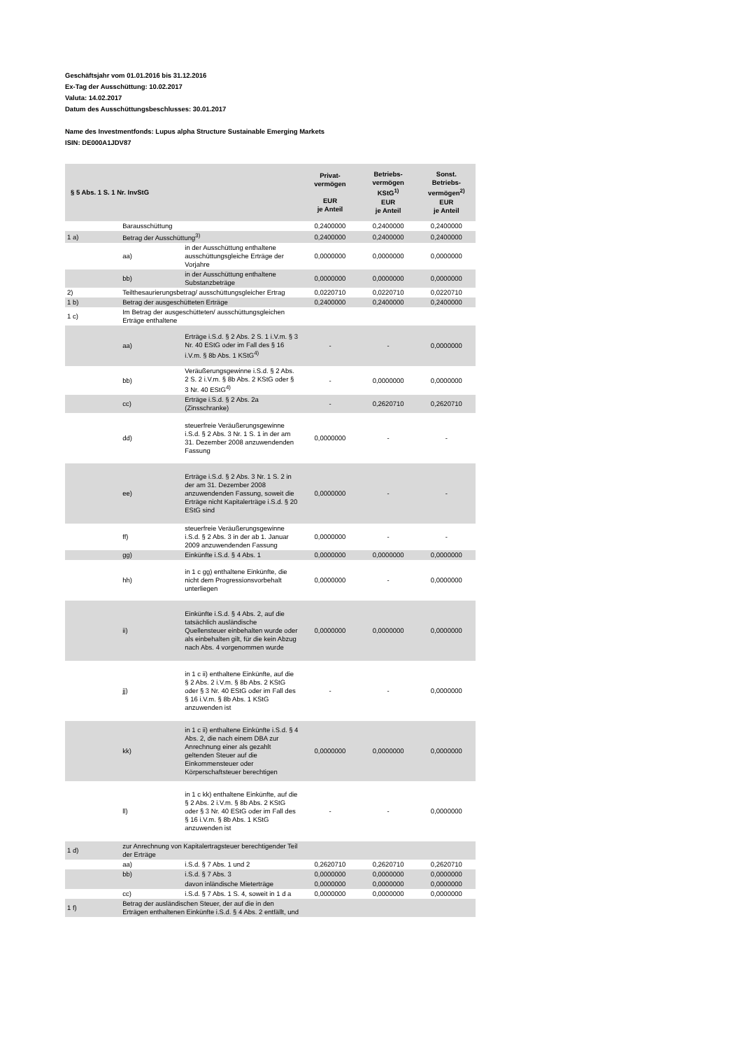Geschäftsjahr vom 01.01.2016 bis 31.12.2016
Ex-Tag der Ausschüttung: 10.02.2017
Valuta: 14.02.2017
Datum des Ausschüttungsbeschlusses: 30.01.2017
Name des Investmentfonds: Lupus alpha Structure Sustainable Emerging Markets
ISIN: DE000A1JDV87
| § 5 Abs. 1 S. 1 Nr. InvStG | | | Privat- vermögen EUR je Anteil | Betriebs- vermögen KStG<sup>1)</sup> EUR je Anteil | Sonst. Betriebs- vermögen<sup>2)</sup> EUR je Anteil |
| --- | --- | --- | --- | --- | --- |
| | Barausschüttung | | 0,2400000 | 0,2400000 | 0,2400000 |
| 1 a) | Betrag der Ausschüttung<sup>3)</sup> | | 0,2400000 | 0,2400000 | 0,2400000 |
| | aa) | in der Ausschüttung enthaltene ausschüttungsgleiche Erträge der Vorjahre | 0,0000000 | 0,0000000 | 0,0000000 |
| | bb) | in der Ausschüttung enthaltene Substanzbeträge | 0,0000000 | 0,0000000 | 0,0000000 |
| 2) | Teilthesaurierungsbetrag/ ausschüttungsgleicher Ertrag | | 0,0220710 | 0,0220710 | 0,0220710 |
| 1 b) | Betrag der ausgeschütteten Erträge | | 0,2400000 | 0,2400000 | 0,2400000 |
| 1 c) | Im Betrag der ausgeschütteten/ ausschüttungsgleichen Erträge enthaltene | | | | |
| | aa) | Erträge i.S.d. § 2 Abs. 2 S. 1 i.V.m. § 3 Nr. 40 EStG oder im Fall des § 16 i.V.m. § 8b Abs. 1 KStG<sup>4)</sup> | - | - | 0,0000000 |
| | bb) | Veräußerungsgewinne i.S.d. § 2 Abs. 2 S. 2 i.V.m. § 8b Abs. 2 KStG oder § 3 Nr. 40 EStG<sup>4)</sup> | - | 0,0000000 | 0,0000000 |
| | cc) | Erträge i.S.d. § 2 Abs. 2a (Zinsschranke) | - | 0,2620710 | 0,2620710 |
| | dd) | steuerfreie Veräußerungsgewinne i.S.d. § 2 Abs. 3 Nr. 1 S. 1 in der am 31. Dezember 2008 anzuwendenden Fassung | 0,0000000 | - | - |
| | ee) | Erträge i.S.d. § 2 Abs. 3 Nr. 1 S. 2 in der am 31. Dezember 2008 anzuwendenden Fassung, soweit die Erträge nicht Kapitalerträge i.S.d. § 20 EStG sind | 0,0000000 | - | - |
| | ff) | steuerfreie Veräußerungsgewinne i.S.d. § 2 Abs. 3 in der ab 1. Januar 2009 anzuwendenden Fassung | 0,0000000 | - | - |
| | gg) | Einkünfte i.S.d. § 4 Abs. 1 | 0,0000000 | 0,0000000 | 0,0000000 |
| | hh) | in 1 c gg) enthaltene Einkünfte, die nicht dem Progressionsvorbehalt unterliegen | 0,0000000 | - | 0,0000000 |
| | ii) | Einkünfte i.S.d. § 4 Abs. 2, auf die tatsächlich ausländische Quellensteuer einbehalten wurde oder als einbehalten gilt, für die kein Abzug nach Abs. 4 vorgenommen wurde | 0,0000000 | 0,0000000 | 0,0000000 |
| | jj) | in 1 c ii) enthaltene Einkünfte, auf die § 2 Abs. 2 i.V.m. § 8b Abs. 2 KStG oder § 3 Nr. 40 EStG oder im Fall des § 16 i.V.m. § 8b Abs. 1 KStG anzuwenden ist | - | - | 0,0000000 |
| | kk) | in 1 c ii) enthaltene Einkünfte i.S.d. § 4 Abs. 2, die nach einem DBA zur Anrechnung einer als gezahlt geltenden Steuer auf die Einkommensteuer oder Körperschaftsteuer berechtigen | 0,0000000 | 0,0000000 | 0,0000000 |
| | ll) | in 1 c kk) enthaltene Einkünfte, auf die § 2 Abs. 2 i.V.m. § 8b Abs. 2 KStG oder § 3 Nr. 40 EStG oder im Fall des § 16 i.V.m. § 8b Abs. 1 KStG anzuwenden ist | - | - | 0,0000000 |
| 1 d) | zur Anrechnung von Kapitalertragsteuer berechtigender Teil der Erträge | | | | |
| | aa) | i.S.d. § 7 Abs. 1 und 2 | 0,2620710 | 0,2620710 | 0,2620710 |
| | bb) | i.S.d. § 7 Abs. 3 | 0,0000000 | 0,0000000 | 0,0000000 |
| | | davon inländische Mieterträge | 0,0000000 | 0,0000000 | 0,0000000 |
| | cc) | i.S.d. § 7 Abs. 1 S. 4, soweit in 1 d a | 0,0000000 | 0,0000000 | 0,0000000 |
| 1 f) | Betrag der ausländischen Steuer, der auf die in den Erträgen enthaltenen Einkünfte i.S.d. § 4 Abs. 2 entfällt, und | | | | |